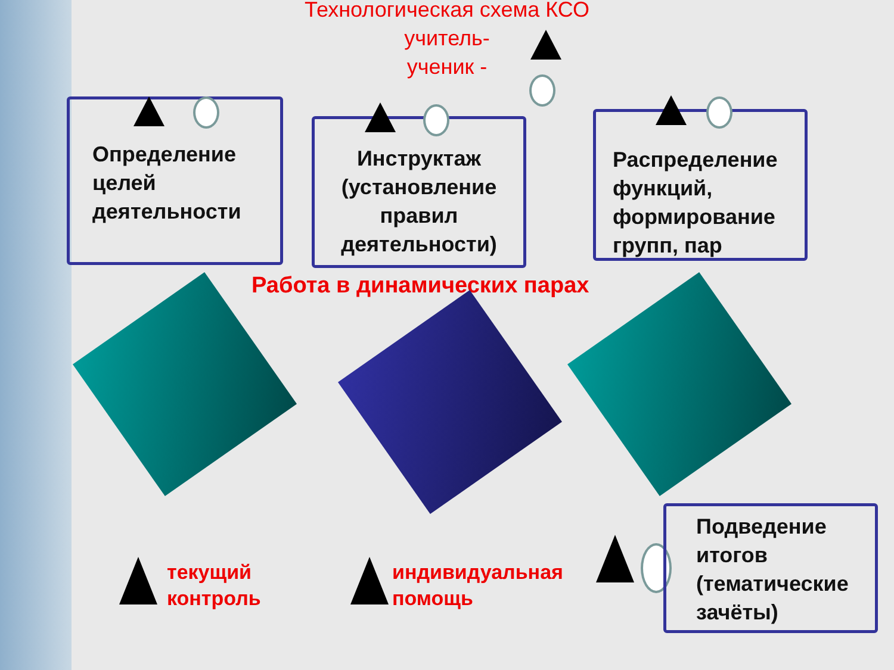Технологическая схема КСО
учитель-
ученик -
Определение целей деятельности
Инструктаж (установление правил деятельности)
Распределение функций, формирование групп, пар
Работа в динамических парах
текущий
контроль
индивидуальная
помощь
Подведение итогов (тематические зачёты)